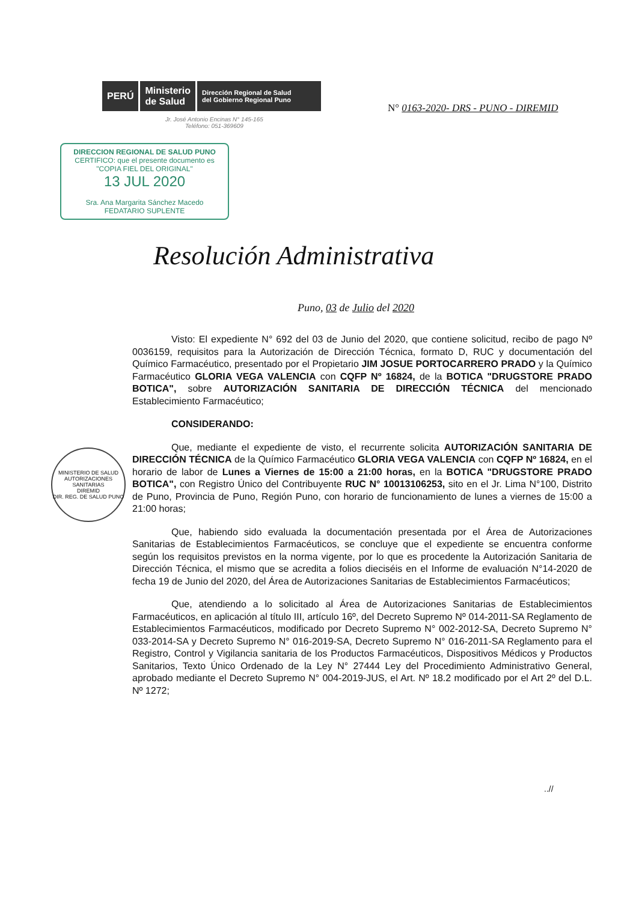PERÚ Ministerio
de Salud Dirección Regional de Salud
del Gobierno Regional Puno
N° 0163-2020- DRS - PUNO - DIREMID
Jr. José Antonio Encinas N° 145-165
Teléfono: 051-369609
DIRECCION REGIONAL DE SALUD PUNO
CERTIFICO: que el presente documento es
"COPIA FIEL DEL ORIGINAL"
13 JUL 2020
Sra. Ana Margarita Sánchez Macedo
FEDATARIO SUPLENTE
Resolución Administrativa
Puno, 03 de Julio del 2020
MINISTERIO DE SALUD
AUTORIZACIONES SANITARIAS
DIREMID
DIR. REG. DE SALUD PUNO
Visto: El expediente N° 692 del 03 de Junio del 2020, que contiene solicitud, recibo de pago Nº 0036159, requisitos para la Autorización de Dirección Técnica, formato D, RUC y documentación del Químico Farmacéutico, presentado por el Propietario JIM JOSUE PORTOCARRERO PRADO y la Químico Farmacéutico GLORIA VEGA VALENCIA con CQFP Nº 16824, de la BOTICA "DRUGSTORE PRADO BOTICA", sobre AUTORIZACIÓN SANITARIA DE DIRECCIÓN TÉCNICA del mencionado Establecimiento Farmacéutico;
CONSIDERANDO:
Que, mediante el expediente de visto, el recurrente solicita AUTORIZACIÓN SANITARIA DE DIRECCIÓN TÉCNICA de la Químico Farmacéutico GLORIA VEGA VALENCIA con CQFP Nº 16824, en el horario de labor de Lunes a Viernes de 15:00 a 21:00 horas, en la BOTICA "DRUGSTORE PRADO BOTICA", con Registro Único del Contribuyente RUC N° 10013106253, sito en el Jr. Lima N°100, Distrito de Puno, Provincia de Puno, Región Puno, con horario de funcionamiento de lunes a viernes de 15:00 a 21:00 horas;
Que, habiendo sido evaluada la documentación presentada por el Área de Autorizaciones Sanitarias de Establecimientos Farmacéuticos, se concluye que el expediente se encuentra conforme según los requisitos previstos en la norma vigente, por lo que es procedente la Autorización Sanitaria de Dirección Técnica, el mismo que se acredita a folios dieciséis en el Informe de evaluación N°14-2020 de fecha 19 de Junio del 2020, del Área de Autorizaciones Sanitarias de Establecimientos Farmacéuticos;
Que, atendiendo a lo solicitado al Área de Autorizaciones Sanitarias de Establecimientos Farmacéuticos, en aplicación al título III, artículo 16º, del Decreto Supremo Nº 014-2011-SA Reglamento de Establecimientos Farmacéuticos, modificado por Decreto Supremo N° 002-2012-SA, Decreto Supremo N° 033-2014-SA y Decreto Supremo N° 016-2019-SA, Decreto Supremo N° 016-2011-SA Reglamento para el Registro, Control y Vigilancia sanitaria de los Productos Farmacéuticos, Dispositivos Médicos y Productos Sanitarios, Texto Único Ordenado de la Ley N° 27444 Ley del Procedimiento Administrativo General, aprobado mediante el Decreto Supremo N° 004-2019-JUS, el Art. Nº 18.2 modificado por el Art 2º del D.L. Nº 1272;
..//